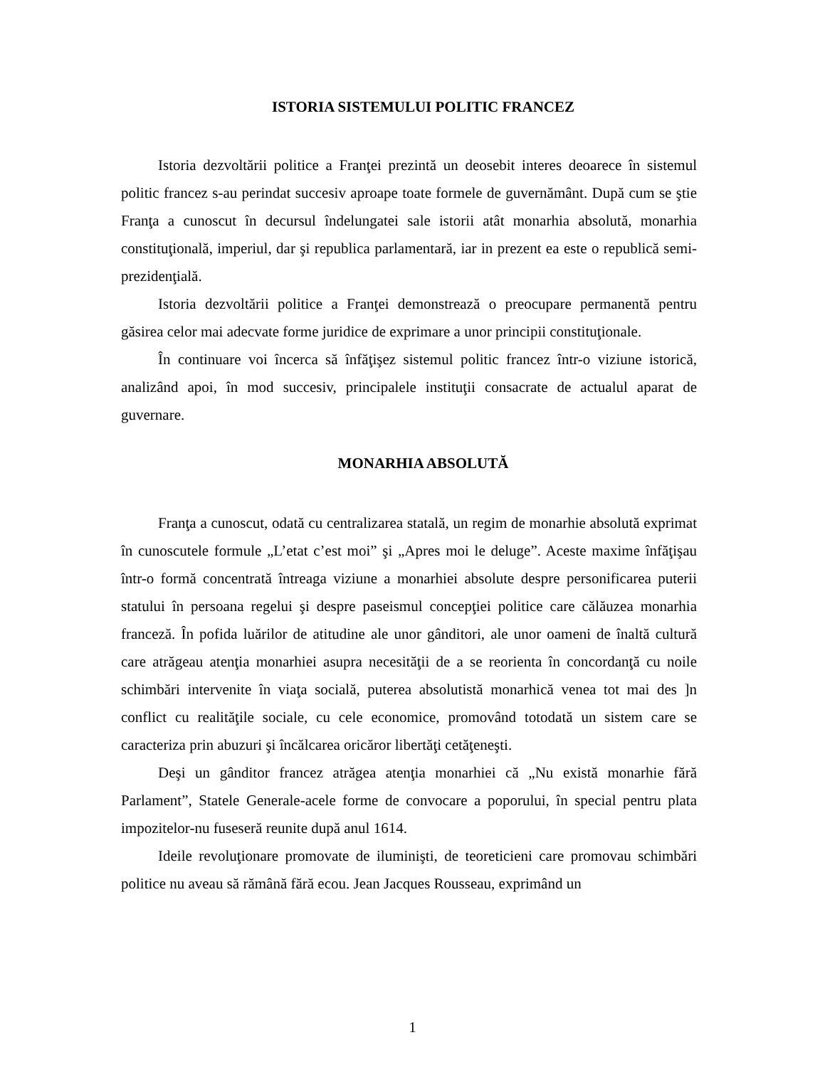ISTORIA SISTEMULUI POLITIC FRANCEZ
Istoria dezvoltării politice a Franţei prezintă un deosebit interes deoarece în sistemul politic francez s-au perindat succesiv aproape toate formele de guvernământ. După cum se ştie Franţa a cunoscut în decursul îndelungatei sale istorii atât monarhia absolută, monarhia constituţională, imperiul, dar şi republica parlamentară, iar in prezent ea este o republică semi-prezidenţială.
Istoria dezvoltării politice a Franţei demonstrează o preocupare permanentă pentru găsirea celor mai adecvate forme juridice de exprimare a unor principii constituţionale.
În continuare voi încerca să înfăţişez sistemul politic francez într-o viziune istorică, analizând apoi, în mod succesiv, principalele instituţii consacrate de actualul aparat de guvernare.
MONARHIA ABSOLUTĂ
Franţa a cunoscut, odată cu centralizarea statală, un regim de monarhie absolută exprimat în cunoscutele formule „L’etat c’est moi” şi „Apres moi le deluge”. Aceste maxime înfăţişau într-o formă concentrată întreaga viziune a monarhiei absolute despre personificarea puterii statului în persoana regelui şi despre paseismul concepţiei politice care călăuzea monarhia franceză. În pofida luărilor de atitudine ale unor gânditori, ale unor oameni de înaltă cultură care atrăgeau atenţia monarhiei asupra necesităţii de a se reorienta în concordanţă cu noile schimbări intervenite în viaţa socială, puterea absolutistă monarhică venea tot mai des ]n conflict cu realităţile sociale, cu cele economice, promovând totodată un sistem care se caracteriza prin abuzuri şi încălcarea oricăror libertăţi cetăţeneşti.
Deşi un gânditor francez atrăgea atenţia monarhiei că „Nu există monarhie fără Parlament”, Statele Generale-acele forme de convocare a poporului, în special pentru plata impozitelor-nu fuseseră reunite după anul 1614.
Ideile revoluţionare promovate de iluminişti, de teoreticieni care promovau schimbări politice nu aveau să rămână fără ecou. Jean Jacques Rousseau, exprimând un
1